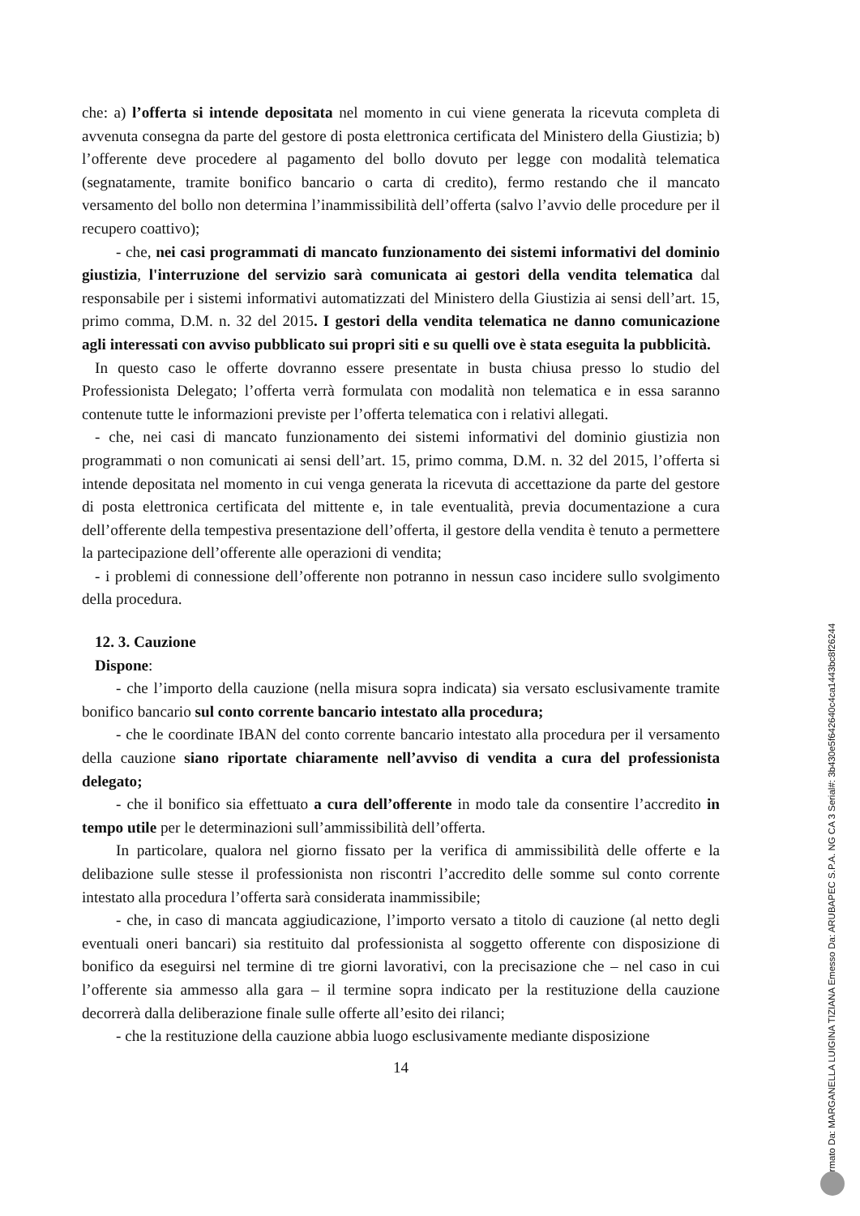che: a) l’offerta si intende depositata nel momento in cui viene generata la ricevuta completa di avvenuta consegna da parte del gestore di posta elettronica certificata del Ministero della Giustizia; b) l’offerente deve procedere al pagamento del bollo dovuto per legge con modalità telematica (segnatamente, tramite bonifico bancario o carta di credito), fermo restando che il mancato versamento del bollo non determina l’inammissibilità dell’offerta (salvo l’avvio delle procedure per il recupero coattivo);
- che, nei casi programmati di mancato funzionamento dei sistemi informativi del dominio giustizia, l'interruzione del servizio sarà comunicata ai gestori della vendita telematica dal responsabile per i sistemi informativi automatizzati del Ministero della Giustizia ai sensi dell’art. 15, primo comma, D.M. n. 32 del 2015. I gestori della vendita telematica ne danno comunicazione agli interessati con avviso pubblicato sui propri siti e su quelli ove è stata eseguita la pubblicità.
In questo caso le offerte dovranno essere presentate in busta chiusa presso lo studio del Professionista Delegato; l’offerta verrà formulata con modalità non telematica e in essa saranno contenute tutte le informazioni previste per l’offerta telematica con i relativi allegati.
- che, nei casi di mancato funzionamento dei sistemi informativi del dominio giustizia non programmati o non comunicati ai sensi dell’art. 15, primo comma, D.M. n. 32 del 2015, l’offerta si intende depositata nel momento in cui venga generata la ricevuta di accettazione da parte del gestore di posta elettronica certificata del mittente e, in tale eventualità, previa documentazione a cura dell’offerente della tempestiva presentazione dell’offerta, il gestore della vendita è tenuto a permettere la partecipazione dell’offerente alle operazioni di vendita;
- i problemi di connessione dell’offerente non potranno in nessun caso incidere sullo svolgimento della procedura.
12. 3. Cauzione
Dispone:
- che l’importo della cauzione (nella misura sopra indicata) sia versato esclusivamente tramite bonifico bancario sul conto corrente bancario intestato alla procedura;
- che le coordinate IBAN del conto corrente bancario intestato alla procedura per il versamento della cauzione siano riportate chiaramente nell’avviso di vendita a cura del professionista delegato;
- che il bonifico sia effettuato a cura dell’offerente in modo tale da consentire l’accredito in tempo utile per le determinazioni sull’ammissibilità dell’offerta.
In particolare, qualora nel giorno fissato per la verifica di ammissibilità delle offerte e la delibazione sulle stesse il professionista non riscontri l’accredito delle somme sul conto corrente intestato alla procedura l’offerta sarà considerata inammissibile;
- che, in caso di mancata aggiudicazione, l’importo versato a titolo di cauzione (al netto degli eventuali oneri bancari) sia restituito dal professionista al soggetto offerente con disposizione di bonifico da eseguirsi nel termine di tre giorni lavorativi, con la precisazione che – nel caso in cui l’offerente sia ammesso alla gara – il termine sopra indicato per la restituzione della cauzione decorrerà dalla deliberazione finale sulle offerte all’esito dei rilanci;
- che la restituzione della cauzione abbia luogo esclusivamente mediante disposizione
14
Firmato Da: MARGANELLA LUIGINA TIZIANA Emesso Da: ARUBAPEC S.P.A. NG CA 3 Serial#: 3b430e5f642640c4ca1443bc8f26244